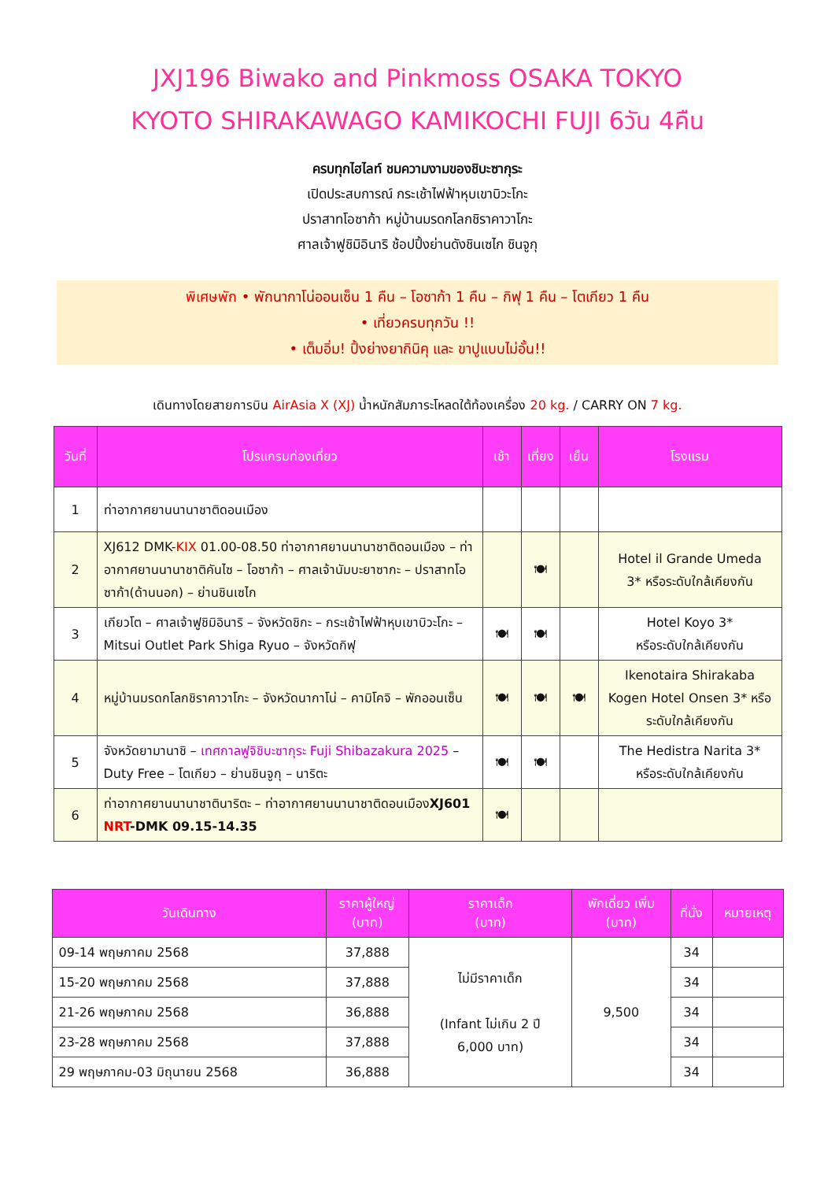JXJ196 Biwako and Pinkmoss OSAKA TOKYO
KYOTO SHIRAKAWAGO KAMIKOCHI FUJI 6วัน 4คืน
ครบทุกไฮไลท์ ชมความงามของชิบะซากุระ
เปิดประสบการณ์ กระเช้าไฟฟ้าหุบเขาบิวะโกะ
ปราสาทโอซาก้า หมู่บ้านมรดกโลกชิราคาวาโกะ
ศาลเจ้าฟูชิมิอินาริ ช้อปปิ้งย่านดังชินเซไก ชินจูกุ
พิเศษพัก • พักนากาโน่ออนเซ็น 1 คืน – โอซาก้า 1 คืน – กิฟุ 1 คืน – โตเกียว 1 คืน
• เที่ยวครบทุกวัน !!
• เต็มอิ่ม! ปิ้งย่างยากินิคุ และ ขาปูแบบไม่อั้น!!
เดินทางโดยสายการบิน AirAsia X (XJ) น้ำหนักสัมภาระโหลดใต้ท้องเครื่อง 20 kg. / CARRY ON 7 kg.
| วันที่ | โปรแกรมท่องเที่ยว | เช้า | เที่ยง | เย็น | โรงแรม |
| --- | --- | --- | --- | --- | --- |
| 1 | ท่าอากาศยานนานาชาติดอนเมือง | | | | |
| 2 | XJ612 DMK- KIX 01.00-08.50 ท่าอากาศยานนานาชาติดอนเมือง – ท่าอากาศยานนานาชาติคันไซ – โอซาก้า – ศาลเจ้านัมบะยาซากะ – ปราสาทโอซาก้า(ด้านนอก) – ย่านชินเซไก | | 🍽 | | Hotel il Grande Umeda 3* หรือระดับใกล้เคียงกัน |
| 3 | เกียวโต – ศาลเจ้าฟูชิมิอินาริ – จังหวัดชิกะ – กระเช้าไฟฟ้าหุบเขาบิวะโกะ – Mitsui Outlet Park Shiga Ryuo – จังหวัดกิฟุ | 🍽 | 🍽 | | Hotel Koyo 3* หรือระดับใกล้เคียงกัน |
| 4 | หมู่บ้านมรดกโลกชิราคาวาโกะ – จังหวัดนากาโน่ – คามิโคจิ – พักออนเซ็น | 🍽 | 🍽 | 🍽 | Ikenotaira Shirakaba Kogen Hotel Onsen 3* หรือระดับใกล้เคียงกัน |
| 5 | จังหวัดยามานาชิ – เทศกาลฟูจิชิบะซากุระ Fuji Shibazakura 2025 – Duty Free – โตเกียว – ย่านชินจูกุ – นาริตะ | 🍽 | 🍽 | | The Hedistra Narita 3* หรือระดับใกล้เคียงกัน |
| 6 | ท่าอากาศยานนานาชาตินาริตะ – ท่าอากาศยานนานาชาติดอนเมือง XJ601 NRT -DMK 09.15-14.35 | 🍽 | | | |
| วันเดินทาง | ราคาผู้ใหญ่ (บาท) | ราคาเด็ก (บาท) | พักเดี่ยว เพิ่ม (บาท) | ที่นั่ง | หมายเหตุ |
| --- | --- | --- | --- | --- | --- |
| 09-14 พฤษภาคม 2568 | 37,888 | ไม่มีราคาเด็ก (Infant ไม่เกิน 2 ปี 6,000 บาท) | 9,500 | 34 | |
| 15-20 พฤษภาคม 2568 | 37,888 | | | 34 | |
| 21-26 พฤษภาคม 2568 | 36,888 | | | 34 | |
| 23-28 พฤษภาคม 2568 | 37,888 | | | 34 | |
| 29 พฤษภาคม-03 มิถุนายน 2568 | 36,888 | | | 34 | |